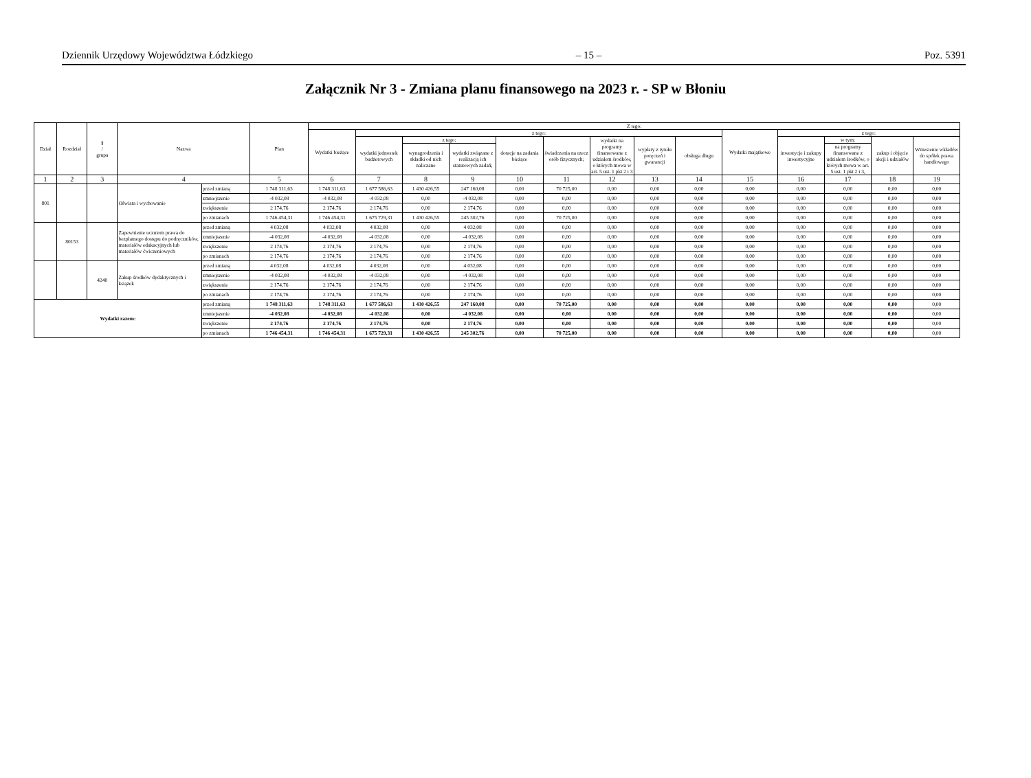Dziennik Urzędowy Województwa Łódzkiego – 15 – Poz. 5391
Załącznik Nr 3 - Zmiana planu finansowego na 2023 r. - SP w Błoniu
| Dział | Rozdział | § / grupa | Nazwa | | Plan | Z tego: | | | | | | | | | | | | | |
| --- | --- | --- | --- | --- | --- | --- | --- | --- | --- | --- | --- | --- | --- | --- | --- | --- | --- | --- | --- |
| | | | | | | Wydatki bieżące | z tego: | | | | | | | | Wydatki majątkowe | z tego: | | | |
| | | | | | | | wydatki jednostek budżetowych | z tego: | | dotacje na zadania bieżące | świadczenia na rzecz osób fizycznych; | wydatki na programy finansowane z udziałem środków, o których mowa w art. 5 ust. 1 pkt 2 i 3 | wypłaty z tytułu poręczeń i gwarancji | obsługa długu | | inwestycje i zakupy inwestycyjne | w tym: | zakup i objęcie akcji i udziałów | Wniesienie wkładów do spółek prawa handlowego |
| | | | | | | | | wynagrodzenia i składki od nich naliczane | wydatki związane z realizacją ich statutowych zadań; | | | | | | | | na programy finansowane z udziałem środków, o których mowa w art. 5 ust. 1 pkt 2 i 3, | | |
| 1 | 2 | 3 | 4 | | 5 | 6 | 7 | 8 | 9 | 10 | 11 | 12 | 13 | 14 | 15 | 16 | 17 | 18 | 19 |
| 801 | | | Oświata i wychowanie | przed zmianą | 1 748 311,63 | 1 748 311,63 | 1 677 586,63 | 1 430 426,55 | 247 160,08 | 0,00 | 70 725,00 | 0,00 | 0,00 | 0,00 | 0,00 | 0,00 | 0,00 | 0,00 | 0,00 |
| | | | | zmniejszenie | -4 032,08 | -4 032,08 | -4 032,08 | 0,00 | -4 032,08 | 0,00 | 0,00 | 0,00 | 0,00 | 0,00 | 0,00 | 0,00 | 0,00 | 0,00 | 0,00 |
| | | | | zwiększenie | 2 174,76 | 2 174,76 | 2 174,76 | 0,00 | 2 174,76 | 0,00 | 0,00 | 0,00 | 0,00 | 0,00 | 0,00 | 0,00 | 0,00 | 0,00 | 0,00 |
| | | | | po zmianach | 1 746 454,31 | 1 746 454,31 | 1 675 729,31 | 1 430 426,55 | 245 302,76 | 0,00 | 70 725,00 | 0,00 | 0,00 | 0,00 | 0,00 | 0,00 | 0,00 | 0,00 | 0,00 |
| | 80153 | | Zapewnienie uczniom prawa do bezpłatnego dostępu do podręczników, materiałów edukacyjnych lub materiałów ćwiczeniowych | przed zmianą | 4 032,08 | 4 032,08 | 4 032,08 | 0,00 | 4 032,08 | 0,00 | 0,00 | 0,00 | 0,00 | 0,00 | 0,00 | 0,00 | 0,00 | 0,00 | 0,00 |
| | | | | zmniejszenie | -4 032,08 | -4 032,08 | -4 032,08 | 0,00 | -4 032,08 | 0,00 | 0,00 | 0,00 | 0,00 | 0,00 | 0,00 | 0,00 | 0,00 | 0,00 | 0,00 |
| | | | | zwiększenie | 2 174,76 | 2 174,76 | 2 174,76 | 0,00 | 2 174,76 | 0,00 | 0,00 | 0,00 | 0,00 | 0,00 | 0,00 | 0,00 | 0,00 | 0,00 | 0,00 |
| | | | | po zmianach | 2 174,76 | 2 174,76 | 2 174,76 | 0,00 | 2 174,76 | 0,00 | 0,00 | 0,00 | 0,00 | 0,00 | 0,00 | 0,00 | 0,00 | 0,00 | 0,00 |
| | | 4240 | Zakup środków dydaktycznych i książek | przed zmianą | 4 032,08 | 4 032,08 | 4 032,08 | 0,00 | 4 032,08 | 0,00 | 0,00 | 0,00 | 0,00 | 0,00 | 0,00 | 0,00 | 0,00 | 0,00 | 0,00 |
| | | | | zmniejszenie | -4 032,08 | -4 032,08 | -4 032,08 | 0,00 | -4 032,08 | 0,00 | 0,00 | 0,00 | 0,00 | 0,00 | 0,00 | 0,00 | 0,00 | 0,00 | 0,00 |
| | | | | zwiększenie | 2 174,76 | 2 174,76 | 2 174,76 | 0,00 | 2 174,76 | 0,00 | 0,00 | 0,00 | 0,00 | 0,00 | 0,00 | 0,00 | 0,00 | 0,00 | 0,00 |
| | | | | po zmianach | 2 174,76 | 2 174,76 | 2 174,76 | 0,00 | 2 174,76 | 0,00 | 0,00 | 0,00 | 0,00 | 0,00 | 0,00 | 0,00 | 0,00 | 0,00 | 0,00 |
| Wydatki razem: | | | | przed zmianą | 1 748 311,63 | 1 748 311,63 | 1 677 586,63 | 1 430 426,55 | 247 160,08 | 0,00 | 70 725,00 | 0,00 | 0,00 | 0,00 | 0,00 | 0,00 | 0,00 | 0,00 | 0,00 |
| | | | | zmniejszenie | -4 032,08 | -4 032,08 | -4 032,08 | 0,00 | -4 032,08 | 0,00 | 0,00 | 0,00 | 0,00 | 0,00 | 0,00 | 0,00 | 0,00 | 0,00 | 0,00 |
| | | | | zwiększenie | 2 174,76 | 2 174,76 | 2 174,76 | 0,00 | 2 174,76 | 0,00 | 0,00 | 0,00 | 0,00 | 0,00 | 0,00 | 0,00 | 0,00 | 0,00 | 0,00 |
| | | | | po zmianach | 1 746 454,31 | 1 746 454,31 | 1 675 729,31 | 1 430 426,55 | 245 302,76 | 0,00 | 70 725,00 | 0,00 | 0,00 | 0,00 | 0,00 | 0,00 | 0,00 | 0,00 | 0,00 |